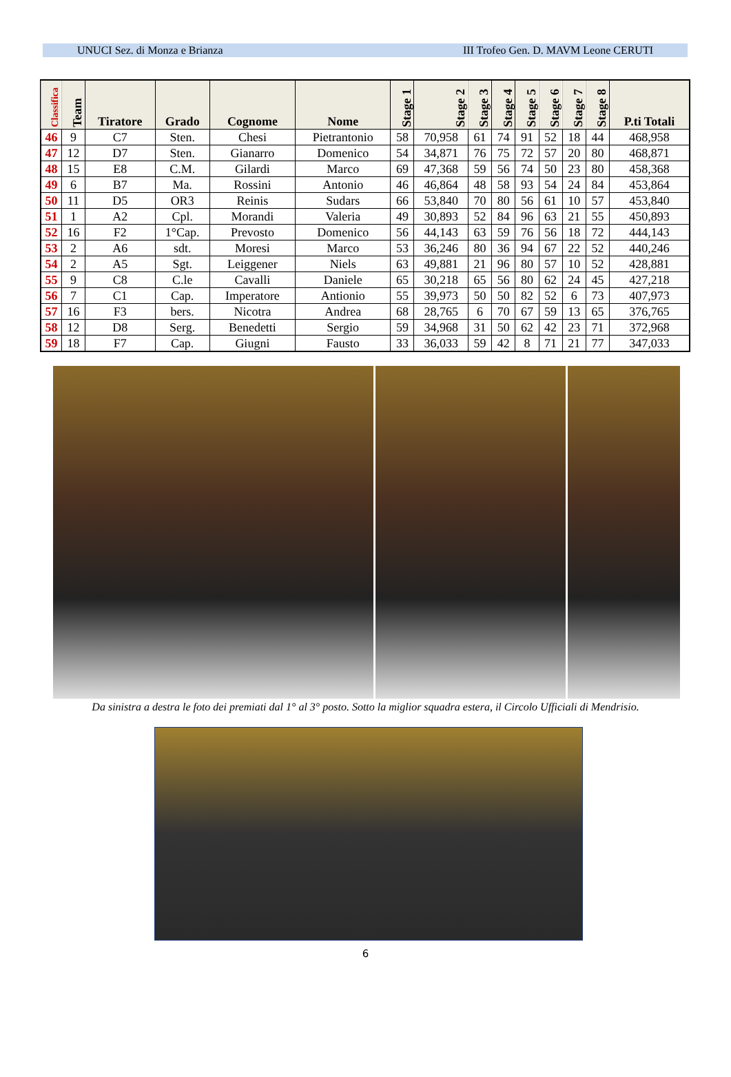UNUCI Sez. di Monza e Brianza III Trofeo Gen. D. MAVM Leone CERUTI
| Classifica | Team | Tiratore | Grado | Cognome | Nome | Stage 1 | Stage 2 | Stage 3 | Stage 4 | Stage 5 | Stage 6 | Stage 7 | Stage 8 | P.ti Totali |
| --- | --- | --- | --- | --- | --- | --- | --- | --- | --- | --- | --- | --- | --- | --- |
| 46 | 9 | C7 | Sten. | Chesi | Pietrantonio | 58 | 70,958 | 61 | 74 | 91 | 52 | 18 | 44 | 468,958 |
| 47 | 12 | D7 | Sten. | Gianarro | Domenico | 54 | 34,871 | 76 | 75 | 72 | 57 | 20 | 80 | 468,871 |
| 48 | 15 | E8 | C.M. | Gilardi | Marco | 69 | 47,368 | 59 | 56 | 74 | 50 | 23 | 80 | 458,368 |
| 49 | 6 | B7 | Ma. | Rossini | Antonio | 46 | 46,864 | 48 | 58 | 93 | 54 | 24 | 84 | 453,864 |
| 50 | 11 | D5 | OR3 | Reinis | Sudars | 66 | 53,840 | 70 | 80 | 56 | 61 | 10 | 57 | 453,840 |
| 51 | 1 | A2 | Cpl. | Morandi | Valeria | 49 | 30,893 | 52 | 84 | 96 | 63 | 21 | 55 | 450,893 |
| 52 | 16 | F2 | 1°Cap. | Prevosto | Domenico | 56 | 44,143 | 63 | 59 | 76 | 56 | 18 | 72 | 444,143 |
| 53 | 2 | A6 | sdt. | Moresi | Marco | 53 | 36,246 | 80 | 36 | 94 | 67 | 22 | 52 | 440,246 |
| 54 | 2 | A5 | Sgt. | Leiggener | Niels | 63 | 49,881 | 21 | 96 | 80 | 57 | 10 | 52 | 428,881 |
| 55 | 9 | C8 | C.le | Cavalli | Daniele | 65 | 30,218 | 65 | 56 | 80 | 62 | 24 | 45 | 427,218 |
| 56 | 7 | C1 | Cap. | Imperatore | Antionio | 55 | 39,973 | 50 | 50 | 82 | 52 | 6 | 73 | 407,973 |
| 57 | 16 | F3 | bers. | Nicotra | Andrea | 68 | 28,765 | 6 | 70 | 67 | 59 | 13 | 65 | 376,765 |
| 58 | 12 | D8 | Serg. | Benedetti | Sergio | 59 | 34,968 | 31 | 50 | 62 | 42 | 23 | 71 | 372,968 |
| 59 | 18 | F7 | Cap. | Giugni | Fausto | 33 | 36,033 | 59 | 42 | 8 | 71 | 21 | 77 | 347,033 |
Da sinistra a destra le foto dei premiati dal 1° al 3° posto. Sotto la miglior squadra estera, il Circolo Ufficiali di Mendrisio.
6